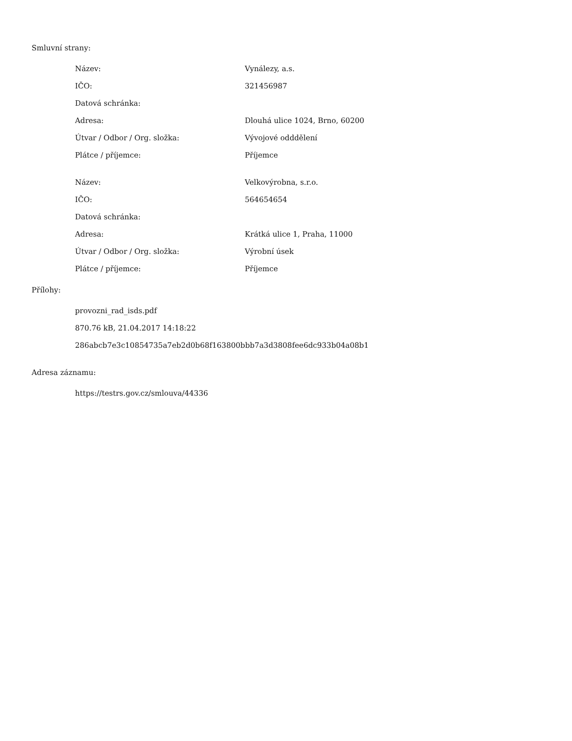Smluvní strany:
| Název: | Vynálezy, a.s. |
| IČO: | 321456987 |
| Datová schránka: | |
| Adresa: | Dlouhá ulice 1024, Brno, 60200 |
| Útvar / Odbor / Org. složka: | Vývojové odddělení |
| Plátce / příjemce: | Příjemce |
| Název: | Velkovýrobna, s.r.o. |
| IČO: | 564654654 |
| Datová schránka: | |
| Adresa: | Krátká ulice 1, Praha, 11000 |
| Útvar / Odbor / Org. složka: | Výrobní úsek |
| Plátce / příjemce: | Příjemce |
Přílohy:
provozni_rad_isds.pdf
870.76 kB, 21.04.2017 14:18:22
286abcb7e3c10854735a7eb2d0b68f163800bbb7a3d3808fee6dc933b04a08b1
Adresa záznamu:
https://testrs.gov.cz/smlouva/44336